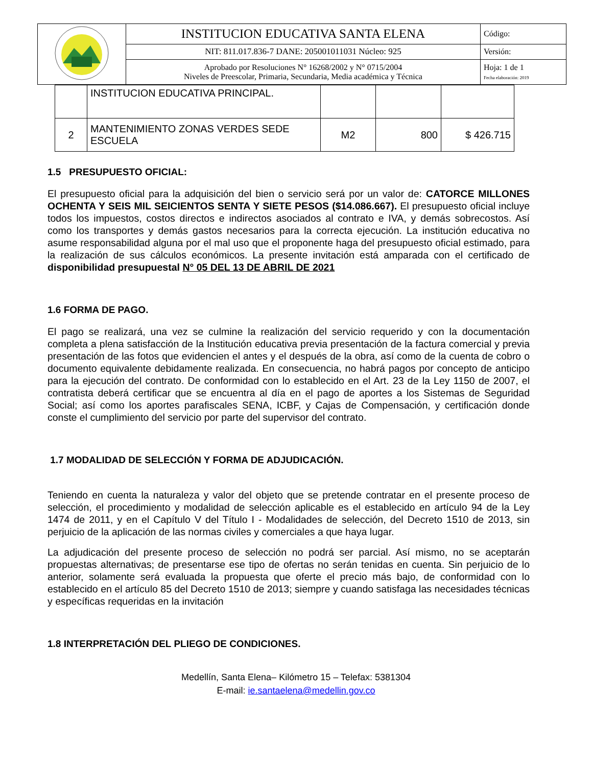| | INSTITUCION EDUCATIVA SANTA ELENA | Código: |
| | NIT: 811.017.836-7 DANE: 205001011031 Núcleo: 925 | Versión: |
| | Aprobado por Resoluciones N° 16268/2002 y N° 0715/2004 Niveles de Preescolar, Primaria, Secundaria, Media académica y Técnica | Hoja: 1 de 1 Fecha elaboración: 2019 |
| | INSTITUCION EDUCATIVA PRINCIPAL. | | | |
| 2 | MANTENIMIENTO ZONAS VERDES SEDE ESCUELA | M2 | 800 | $ 426.715 |
1.5 PRESUPUESTO OFICIAL:
El presupuesto oficial para la adquisición del bien o servicio será por un valor de: CATORCE MILLONES OCHENTA Y SEIS MIL SEICIENTOS SENTA Y SIETE PESOS ($14.086.667). El presupuesto oficial incluye todos los impuestos, costos directos e indirectos asociados al contrato e IVA, y demás sobrecostos. Así como los transportes y demás gastos necesarios para la correcta ejecución. La institución educativa no asume responsabilidad alguna por el mal uso que el proponente haga del presupuesto oficial estimado, para la realización de sus cálculos económicos. La presente invitación está amparada con el certificado de disponibilidad presupuestal N° 05 DEL 13 DE ABRIL DE 2021
1.6 FORMA DE PAGO.
El pago se realizará, una vez se culmine la realización del servicio requerido y con la documentación completa a plena satisfacción de la Institución educativa previa presentación de la factura comercial y previa presentación de las fotos que evidencien el antes y el después de la obra, así como de la cuenta de cobro o documento equivalente debidamente realizada. En consecuencia, no habrá pagos por concepto de anticipo para la ejecución del contrato. De conformidad con lo establecido en el Art. 23 de la Ley 1150 de 2007, el contratista deberá certificar que se encuentra al día en el pago de aportes a los Sistemas de Seguridad Social; así como los aportes parafiscales SENA, ICBF, y Cajas de Compensación, y certificación donde conste el cumplimiento del servicio por parte del supervisor del contrato.
1.7 MODALIDAD DE SELECCIÓN Y FORMA DE ADJUDICACIÓN.
Teniendo en cuenta la naturaleza y valor del objeto que se pretende contratar en el presente proceso de selección, el procedimiento y modalidad de selección aplicable es el establecido en artículo 94 de la Ley 1474 de 2011, y en el Capítulo V del Título I - Modalidades de selección, del Decreto 1510 de 2013, sin perjuicio de la aplicación de las normas civiles y comerciales a que haya lugar.
La adjudicación del presente proceso de selección no podrá ser parcial. Así mismo, no se aceptarán propuestas alternativas; de presentarse ese tipo de ofertas no serán tenidas en cuenta. Sin perjuicio de lo anterior, solamente será evaluada la propuesta que oferte el precio más bajo, de conformidad con lo establecido en el artículo 85 del Decreto 1510 de 2013; siempre y cuando satisfaga las necesidades técnicas y específicas requeridas en la invitación
1.8 INTERPRETACIÓN DEL PLIEGO DE CONDICIONES.
Medellín, Santa Elena– Kilómetro 15 – Telefax: 5381304
E-mail: ie.santaelena@medellin.gov.co